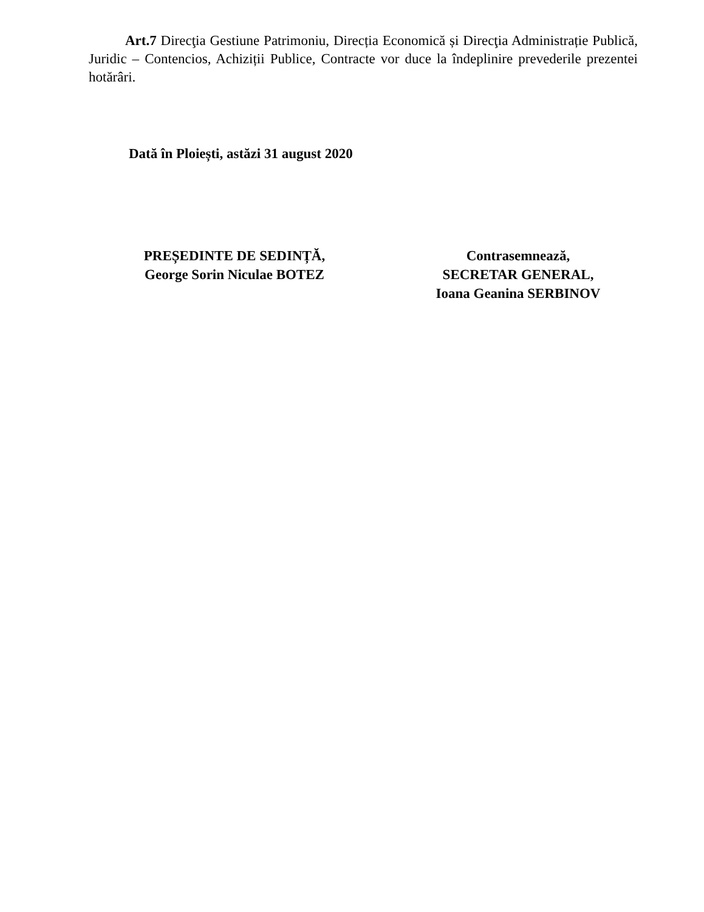Art.7 Direcţia Gestiune Patrimoniu, Direcția Economică și Direcţia Administrație Publică, Juridic – Contencios, Achiziții Publice, Contracte vor duce la îndeplinire prevederile prezentei hotărâri.
Dată în Ploiești, astăzi 31 august 2020
PREȘEDINTE DE SEDINȚĂ,
George Sorin Niculae BOTEZ
Contrasemnează,
SECRETAR GENERAL,
Ioana Geanina SERBINOV